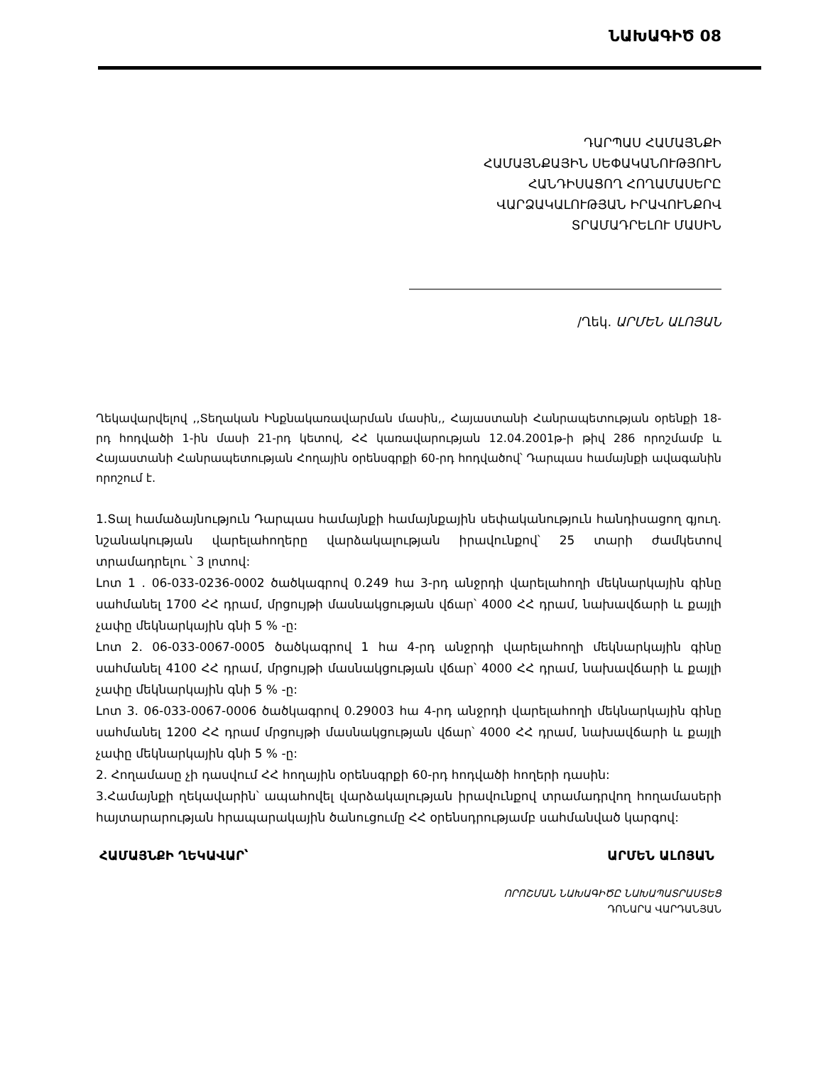ՆԱԽԱԳԻԾ 08
ԴԱՐՊԱՍ ՀԱՄԱՅՆՔԻ
ՀԱՄԱՅՆՔԱՅԻՆ ՍԵՓԱԿԱՆՈՒԹՅՈՒՆ
ՀԱՆԴԻՍԱՑՈՂ ՀՈՂԱՄԱՍԵՐԸ
ՎԱՐՁԱԿԱԼՈՒԹՅԱՆ ԻՐԱՎՈՒՆՔՈՎ
ՏՐԱՄԱԴՐԵԼՈՒ ՄԱՍԻՆ
/Ղեկ. ԱՐՄԵՆ ԱԼՈՅԱՆ
Ղեկավարվելով ,,Տեղական Ինքնակառավարման մասին,, Հայաստանի Հանրապետության օրենքի 18-րդ հոդվածի 1-ին մասի 21-րդ կետով, ՀՀ կառավարության 12.04.2001թ-ի թիվ 286 որոշմամբ և Հայաստանի Հանրապետության Հողային օրենսգրքի 60-րդ հոդվածով՝ Դարպաս համայնքի ավագանին որոշում է.
1.Տալ համաձայնություն Դարպաս համայնքի համայնքային սեփականություն հանդիսացող գյուղ. նշանակության վարելահողերը վարձակալության իրավունքով՝ 25 տարի ժամկետով տրամադրելու ՝ 3 լոտով:
Լոտ 1 . 06-033-0236-0002 ծածկագրով 0.249 հա 3-րդ անջրդի վարելահողի մեկնարկային գինը սահմանել 1700 ՀՀ դրամ, մրցույթի մասնակցության վճար՝ 4000 ՀՀ դրամ, նախավճարի և քայլի չափը մեկնարկային գնի 5 % -ը:
Լոտ 2. 06-033-0067-0005 ծածկագրով 1 հա 4-րդ անջրդի վարելահողի մեկնարկային գինը սահմանել 4100 ՀՀ դրամ, մրցույթի մասնակցության վճար՝ 4000 ՀՀ դրամ, նախավճարի և քայլի չափը մեկնարկային գնի 5 % -ը:
Լոտ 3. 06-033-0067-0006 ծածկագրով 0.29003 հա 4-րդ անջրդի վարելահողի մեկնարկային գինը սահմանել 1200 ՀՀ դրամ մրցույթի մասնակցության վճար՝ 4000 ՀՀ դրամ, նախավճարի և քայլի չափը մեկնարկային գնի 5 % -ը:
2. Հողամասը չի դասվում ՀՀ հողային օրենսգրքի 60-րդ հոդվածի հողերի դասին:
3.Համայնքի ղեկավարին՝ ապահովել վարձակալության իրավունքով տրամադրվող հողամասերի հայտարարության հրապարակային ծանուցումը ՀՀ օրենսդրությամբ սահմանված կարգով:
ՀԱՄԱՅՆՔԻ ՂԵԿԱՎԱՐ՝ ԱՐՄԵՆ ԱԼՈՅԱՆ
ՈՐՈՇՄԱՆ ՆԱԽԱԳԻԾԸ ՆԱԽԱՊԱՏՐԱՍՏԵՑ
ԴՈՆԱՐԱ ՎԱՐԴԱՆՅԱՆ